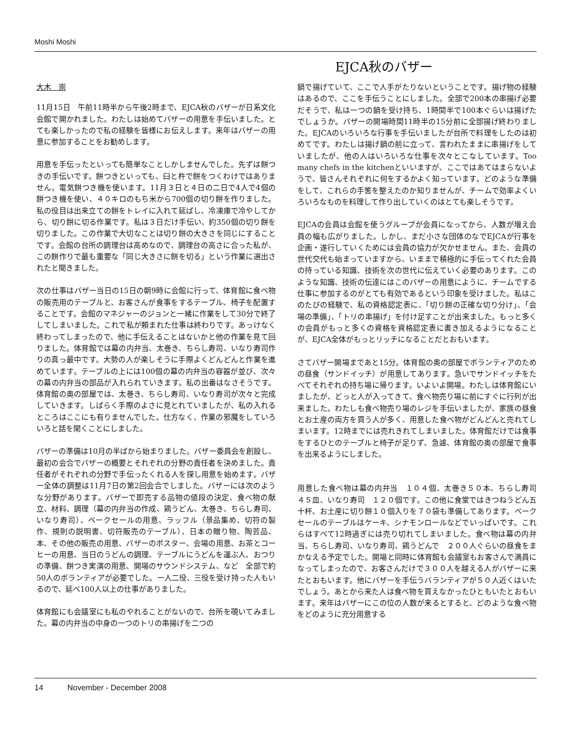Moshi Moshi
EJCA秋のバザー
大木　崇
11月15日　午前11時半から午後2時まで、EJCA秋のバザーが日系文化会館で開かれました。わたしは始めてバザーの用意を手伝いました。とても楽しかったので私の経験を皆様にお伝えします。来年はバザーの用意に参加することをお勧めします。
用意を手伝ったといっても簡単なことしかしませんでした。先ずは餅つきの手伝いです。餅つきといっても、臼と杵で餅をつくわけではありません。電気餅つき機を使います。11月３日と４日の二日で4人で4個の餅つき機を使い、４０キロのもち米から700個の切り餅を作りました。私の役目は出来立ての餅をトレイに入れて延ばし、冷凍庫で冷やしてから、切り餅に切る作業です。私は３日だけ手伝い、約350個の切り餅を切りました。この作業で大切なことは切り餅の大きさを同じにすることです。会館の台所の調理台は高めなので、調理台の高さに合った私が、この餅作りで最も重要な「同じ大きさに餅を切る」という作業に選出されたと聞きました。
次の仕事はバザー当日の15日の朝9時に会館に行って、体育館に食べ物の販売用のテーブルと、お客さんが食事をするテーブル、椅子を配置することです。会館のマネジャーのジョンと一緒に作業をして30分で終了してしまいました。これで私が頼まれた仕事は終わりです。あっけなく終わってしまったので、他に手伝えることはないかと他の作業を見て回りました。体育館では幕の内弁当、太巻き、ちらし寿司、いなり寿司作りの真っ最中です。大勢の人が楽しそうに手際よくどんどんと作業を進めています。テーブルの上には100個の幕の内弁当の容器が並び、次々の幕の内弁当の部品が入れられていきます。私の出番はなさそうです。体育館の奥の部屋では、太巻き、ちらし寿司、いなり寿司が次々と完成していきます。しばらく手際のよさに見とれていましたが、私の入れるところはここにも有りませんでした。仕方なく、作業の邪魔をしていろいろと話を聞くことにしました。
バザーの準備は10月の半ばから始まりました。バザー委員会を創設し、最初の会合でバザーの概要とそれぞれの分野の責任者を決めました。責任者がそれぞれの分野で手伝ったくれる人を探し用意を始めます。バザー全体の調整は11月7日の第2回会合でしました。バザーには次のような分野があります。バザーで即売する品物の値段の決定、食べ物の献立、材料、調理（幕の内弁当の作成、鶏うどん、太巻き、ちらし寿司、いなり寿司）、ベークセールの用意、ラッフル（景品集め、切符の製作、規則の説明書、切符販売のテーブル）、日本の贈り物、陶芸品、本、その他の販売の用意、バザーのポスター、会場の用意、お茶とコーヒーの用意、当日のうどんの調理、テーブルにうどんを運ぶ人、おつりの準備、餅つき実演の用意、開場のサウンドシステム、など　全部で約50人のボランティアが必要でした。一人二役、三役を受け持った人もいるので、延べ100人以上の仕事がありました。
体育館にも会議室にも私のやれることがないので、台所を覗いてみました。幕の内弁当の中身の一つのトリの串揚げを二つの
鍋で揚げていて、ここで人手がたりないということです。揚げ物の経験はあるので、ここを手伝うことにしました。全部で200本の串揚げ必要だそうで、私は一つの鍋を受け持ち、1時間半で100本ぐらいは揚げたでしょうか。バザーの開場時間11時半の15分前に全部揚げ終わりました。EJCAのいろいろな行事を手伝いましたが台所で料理をしたのは初めてです。わたしは揚げ鍋の前に立って、言われたままに串揚げをしていましたが、他の人はいろいろな仕事を次々とこなしています。Too many chefs in the kitchenといいますが、ここではあてはまらないようで、皆さんそれぞれに何をするかよく知っています。どのような準備をして、これらの手筈を整えたのか知りませんが、チームで効率よくいろいろなものを料理して作り出していくのはとても楽しそうです。
EJCAの会員は会館を使うグループが会員になってから、人数が増え会員の幅も広がりました。しかし、まだ小さな団体のなでEJCAが行事を企画・遂行していくためには会員の協力が欠かせません。また、会員の世代交代も始まっていますから、いままで積極的に手伝ってくれた会員の持っている知識、技術を次の世代に伝えていく必要のあります。このような知識、技術の伝達にはこのバザーの用意にように、チームでする仕事に参加するのがとても有効であるという印象を受けました。私はこのたびの経験で、私の資格認定表に、「切り餅の正確な切り分け」、「会場の準備」、「トリの串揚げ」を付け足すことが出来ました。もっと多くの会員がもっと多くの資格を資格認定表に書き加えるようになることが、EJCA全体がもっとリッチになることだとおもいます。
さてバザー開場まであと15分。体育館の奥の部屋でボランティアのための昼食（サンドイッチ）が用意してあります。急いでサンドイッチをたべてそれぞれの持ち場に帰ります。いよいよ開場。わたしは体育館にいましたが、どっと人が入ってきて、食べ物売り場に前にすぐに行列が出来ました。わたしも食べ物売り場のレジを手伝いましたが、家族の昼食とお土産の両方を買う人が多く、用意した食べ物がどんどんと売れてしまいます。12時までには売れきれてしまいました。体育館だけでは食事をするひとのテーブルと椅子が足りず、急遽、体育館の奥の部屋で食事を出来るようにしました。
用意した食べ物は幕の内弁当　１０４個、太巻き５０本、ちらし寿司　４５皿、いなり寿司　１２０個です。この他に食堂ではきつねうどん五十杯、お土産に切り餅１０個入りを７０袋も準備してあります。ベークセールのテーブルはケーキ、シナモンロールなどでいっぱいです。これらはすべて12時過ぎには売り切れてしまいました。食べ物は幕の内弁当、ちらし寿司、いなり寿司、鶏うどんで　２００人ぐらいの昼食をまかなえる予定でした。開場と同時に体育館も会議室もお客さんで満員になってしまったので、お客さんだけで３００人を越える人がバザーに来たとおもいます。他にバザーを手伝うバランティアが５０人近くはいたでしょう。あとから来た人は食べ物を買えなかったひともいたとおもいます。来年はバザーにこの位の人数が来るとすると、どのような食べ物をどのように充分用意する
14 November - December 2008